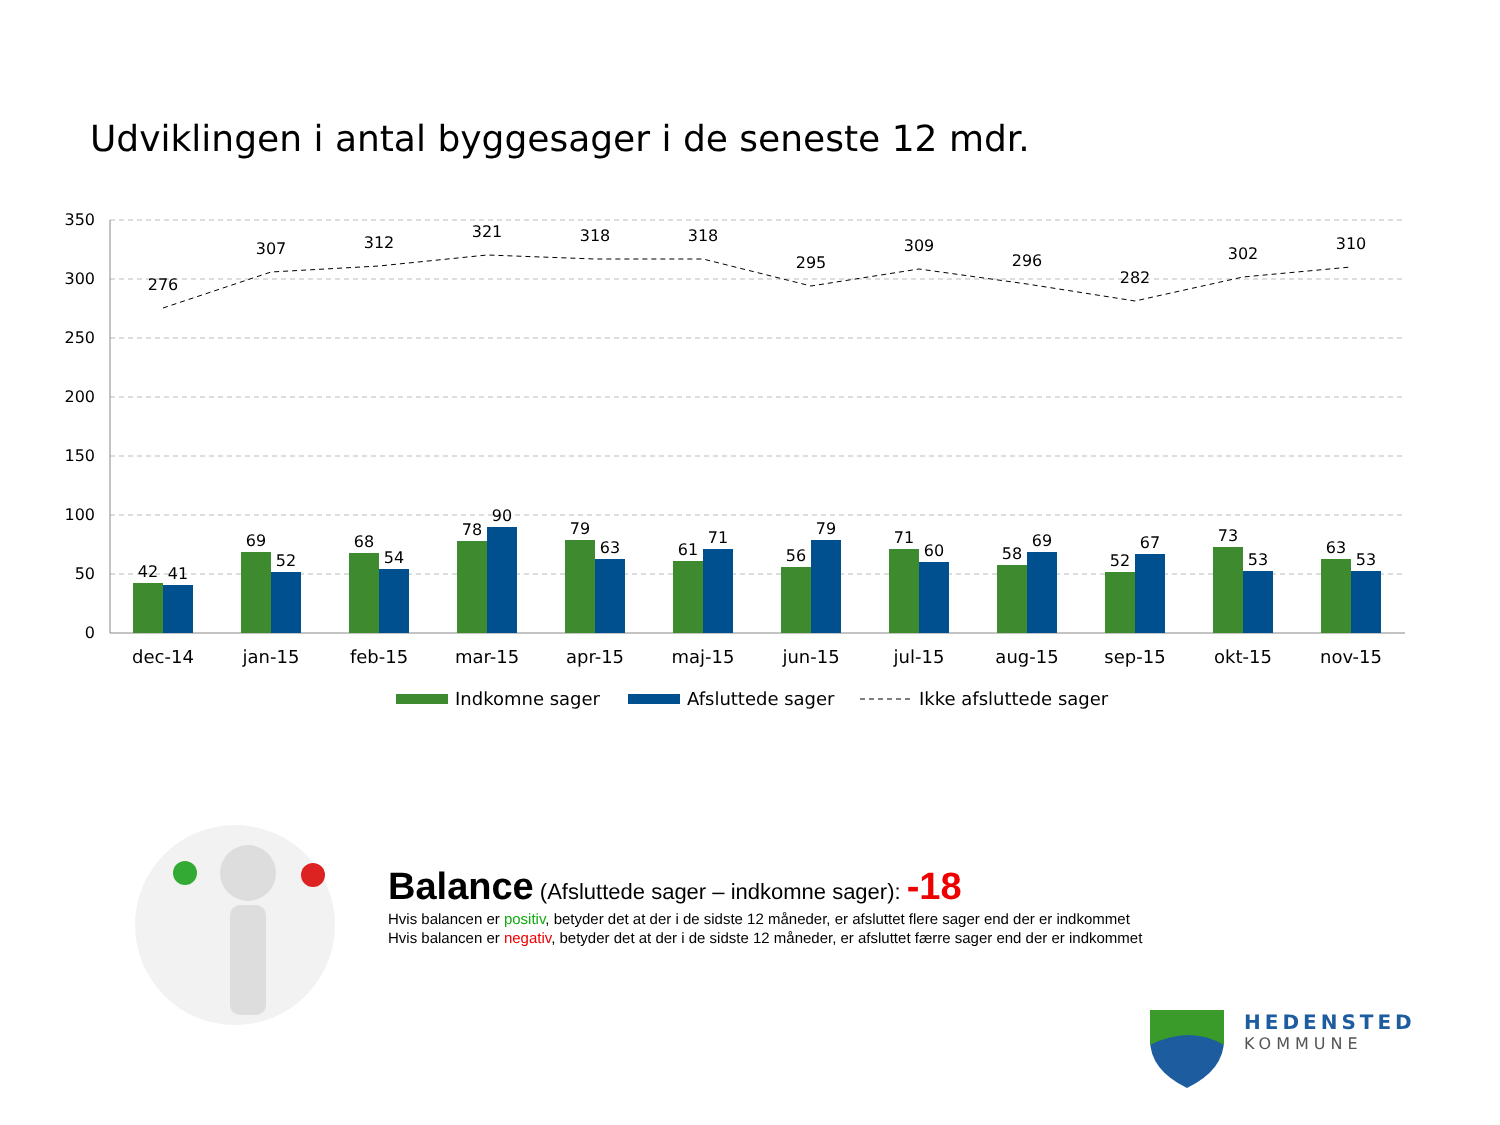Udviklingen i antal byggesager i de seneste 12 mdr.
350
300
250
200
150
100
50
0
276
307
312
321
318
318
295
309
296
282
302
310
42
41
69
52
68
54
78
90
79
63
61
71
56
79
71
60
58
69
52
67
73
53
63
53
dec-14
jan-15
feb-15
mar-15
apr-15
maj-15
jun-15
jul-15
aug-15
sep-15
okt-15
nov-15
Indkomne sager
Afsluttede sager
Ikke afsluttede sager
Balance (Afsluttede sager – indkomne sager): -18
Hvis balancen er positiv, betyder det at der i de sidste 12 måneder, er afsluttet flere sager end der er indkommet
Hvis balancen er negativ, betyder det at der i de sidste 12 måneder, er afsluttet færre sager end der er indkommet
HEDENSTED
KOMMUNE